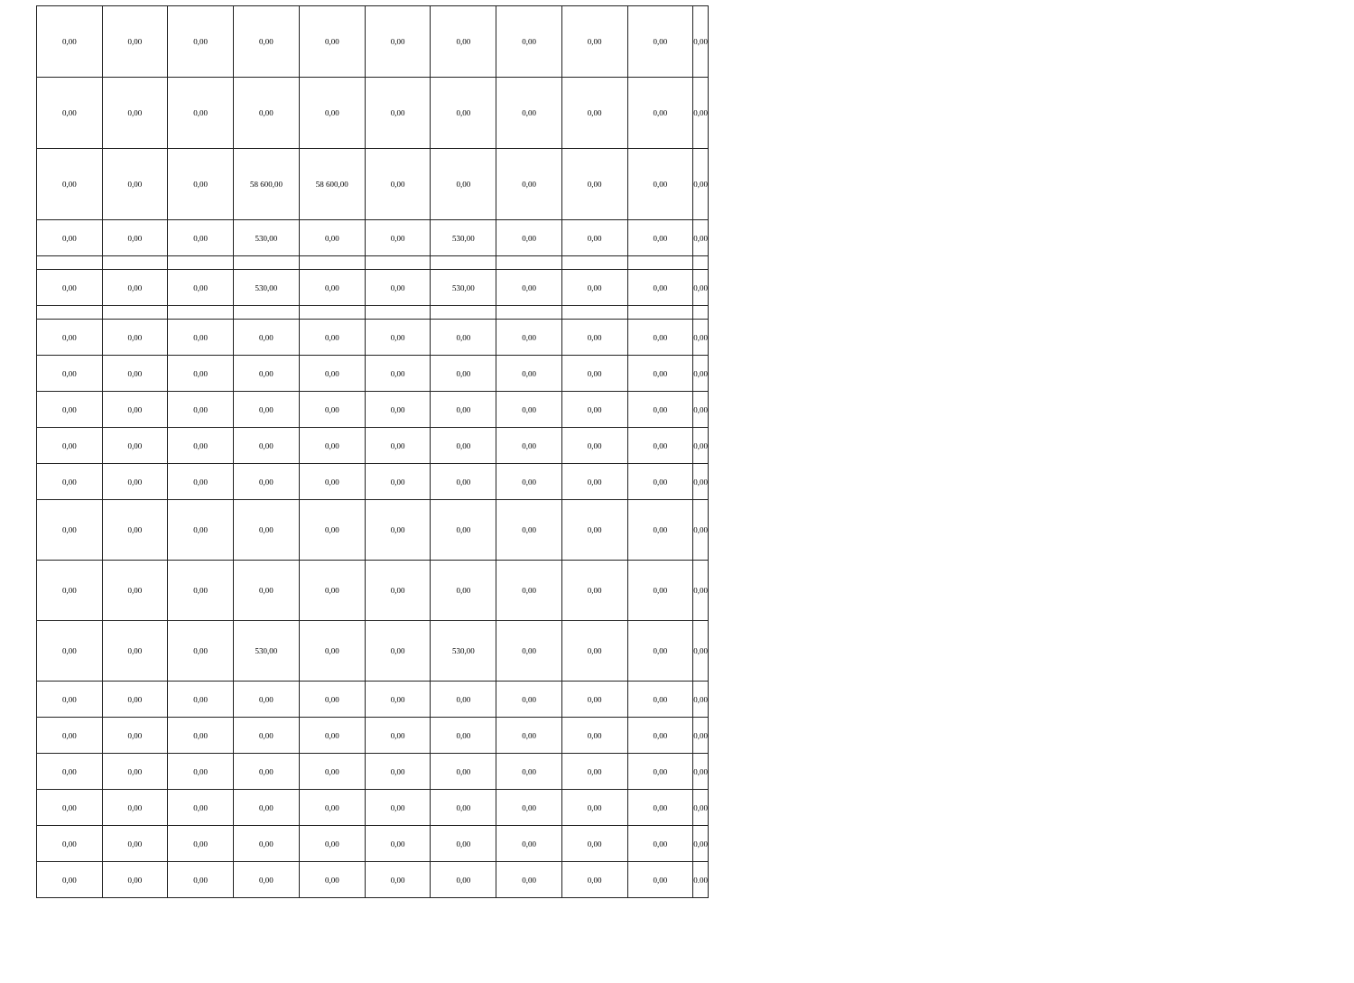| 0,00 | 0,00 | 0,00 | 0,00 | 0,00 | 0,00 | 0,00 | 0,00 | 0,00 | 0,00 | 0,00 |
| 0,00 | 0,00 | 0,00 | 0,00 | 0,00 | 0,00 | 0,00 | 0,00 | 0,00 | 0,00 | 0,00 |
| 0,00 | 0,00 | 0,00 | 58 600,00 | 58 600,00 | 0,00 | 0,00 | 0,00 | 0,00 | 0,00 | 0,00 |
| 0,00 | 0,00 | 0,00 | 530,00 | 0,00 | 0,00 | 530,00 | 0,00 | 0,00 | 0,00 | 0,00 |
| 0,00 | 0,00 | 0,00 | 530,00 | 0,00 | 0,00 | 530,00 | 0,00 | 0,00 | 0,00 | 0,00 |
| 0,00 | 0,00 | 0,00 | 0,00 | 0,00 | 0,00 | 0,00 | 0,00 | 0,00 | 0,00 | 0,00 |
| 0,00 | 0,00 | 0,00 | 0,00 | 0,00 | 0,00 | 0,00 | 0,00 | 0,00 | 0,00 | 0,00 |
| 0,00 | 0,00 | 0,00 | 0,00 | 0,00 | 0,00 | 0,00 | 0,00 | 0,00 | 0,00 | 0,00 |
| 0,00 | 0,00 | 0,00 | 0,00 | 0,00 | 0,00 | 0,00 | 0,00 | 0,00 | 0,00 | 0,00 |
| 0,00 | 0,00 | 0,00 | 0,00 | 0,00 | 0,00 | 0,00 | 0,00 | 0,00 | 0,00 | 0,00 |
| 0,00 | 0,00 | 0,00 | 0,00 | 0,00 | 0,00 | 0,00 | 0,00 | 0,00 | 0,00 | 0,00 |
| 0,00 | 0,00 | 0,00 | 0,00 | 0,00 | 0,00 | 0,00 | 0,00 | 0,00 | 0,00 | 0,00 |
| 0,00 | 0,00 | 0,00 | 530,00 | 0,00 | 0,00 | 530,00 | 0,00 | 0,00 | 0,00 | 0,00 |
| 0,00 | 0,00 | 0,00 | 0,00 | 0,00 | 0,00 | 0,00 | 0,00 | 0,00 | 0,00 | 0,00 |
| 0,00 | 0,00 | 0,00 | 0,00 | 0,00 | 0,00 | 0,00 | 0,00 | 0,00 | 0,00 | 0,00 |
| 0,00 | 0,00 | 0,00 | 0,00 | 0,00 | 0,00 | 0,00 | 0,00 | 0,00 | 0,00 | 0,00 |
| 0,00 | 0,00 | 0,00 | 0,00 | 0,00 | 0,00 | 0,00 | 0,00 | 0,00 | 0,00 | 0,00 |
| 0,00 | 0,00 | 0,00 | 0,00 | 0,00 | 0,00 | 0,00 | 0,00 | 0,00 | 0,00 | 0,00 |
| 0,00 | 0,00 | 0,00 | 0,00 | 0,00 | 0,00 | 0,00 | 0,00 | 0,00 | 0,00 | 0.00 |